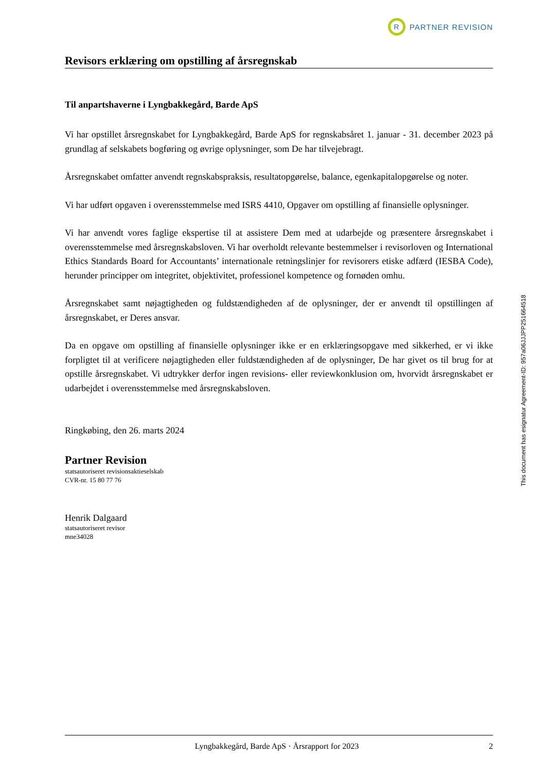R
PARTNER REVISION
Revisors erklæring om opstilling af årsregnskab
Til anpartshaverne i Lyngbakkegård, Barde ApS
Vi har opstillet årsregnskabet for Lyngbakkegård, Barde ApS for regnskabsåret 1. januar - 31. december 2023 på grundlag af selskabets bogføring og øvrige oplysninger, som De har tilvejebragt.
Årsregnskabet omfatter anvendt regnskabspraksis, resultatopgørelse, balance, egenkapitalopgørelse og noter.
Vi har udført opgaven i overensstemmelse med ISRS 4410, Opgaver om opstilling af finansielle oplysninger.
Vi har anvendt vores faglige ekspertise til at assistere Dem med at udarbejde og præsentere årsregnskabet i overensstemmelse med årsregnskabsloven. Vi har overholdt relevante bestemmelser i revisorloven og International Ethics Standards Board for Accountants’ internationale retningslinjer for revisorers etiske adfærd (IESBA Code), herunder principper om integritet, objektivitet, professionel kompetence og fornøden omhu.
Årsregnskabet samt nøjagtigheden og fuldstændigheden af de oplysninger, der er anvendt til opstillingen af årsregnskabet, er Deres ansvar.
Da en opgave om opstilling af finansielle oplysninger ikke er en erklæringsopgave med sikkerhed, er vi ikke forpligtet til at verificere nøjagtigheden eller fuldstændigheden af de oplysninger, De har givet os til brug for at opstille årsregnskabet. Vi udtrykker derfor ingen revisions- eller reviewkonklusion om, hvorvidt årsregnskabet er udarbejdet i overensstemmelse med årsregnskabsloven.
Ringkøbing, den 26. marts 2024
Partner Revision
statsautoriseret revisionsaktieselskab
CVR-nr. 15 80 77 76
Henrik Dalgaard
statsautoriseret revisor
mne34028
This document has esignatur Agreement-ID: 957a06JJJPP251664518
Lyngbakkegård, Barde ApS · Årsrapport for 2023 2